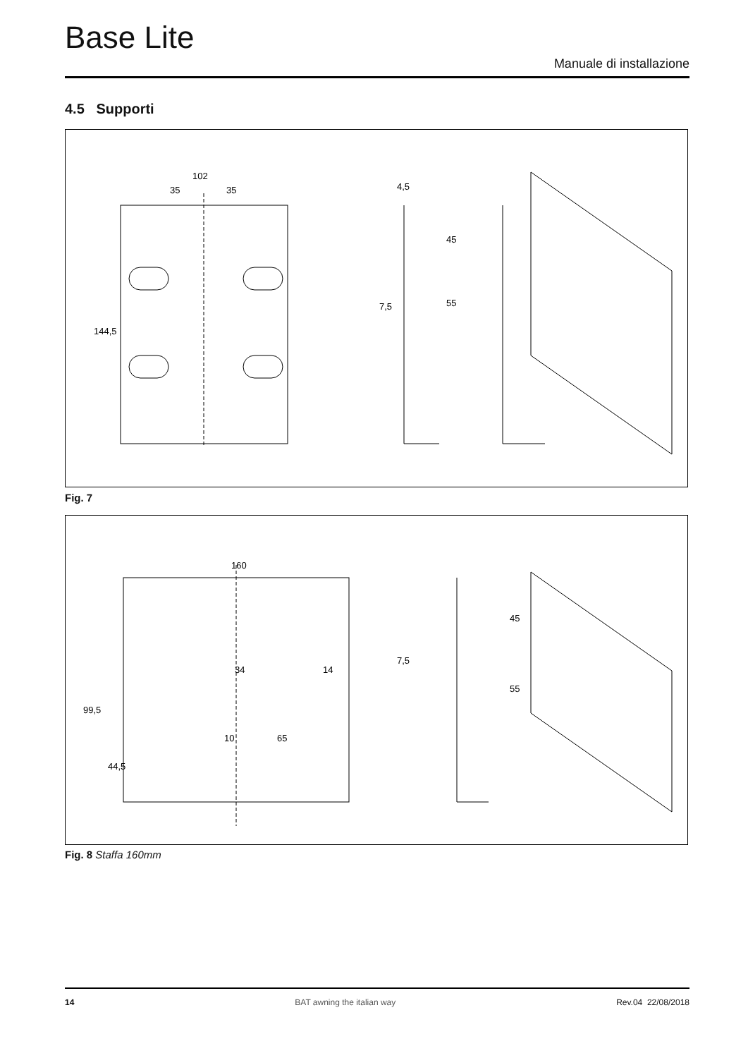Base Lite
Manuale di installazione
4.5 Supporti
102
35
35
144,5
4,5
55
45
7,5
Fig. 7
160
99,5
44,5
10
65
34
14
7,5
45
55
Fig. 8 Staffa 160mm
14 BAT awning the italian way Rev.04 22/08/2018